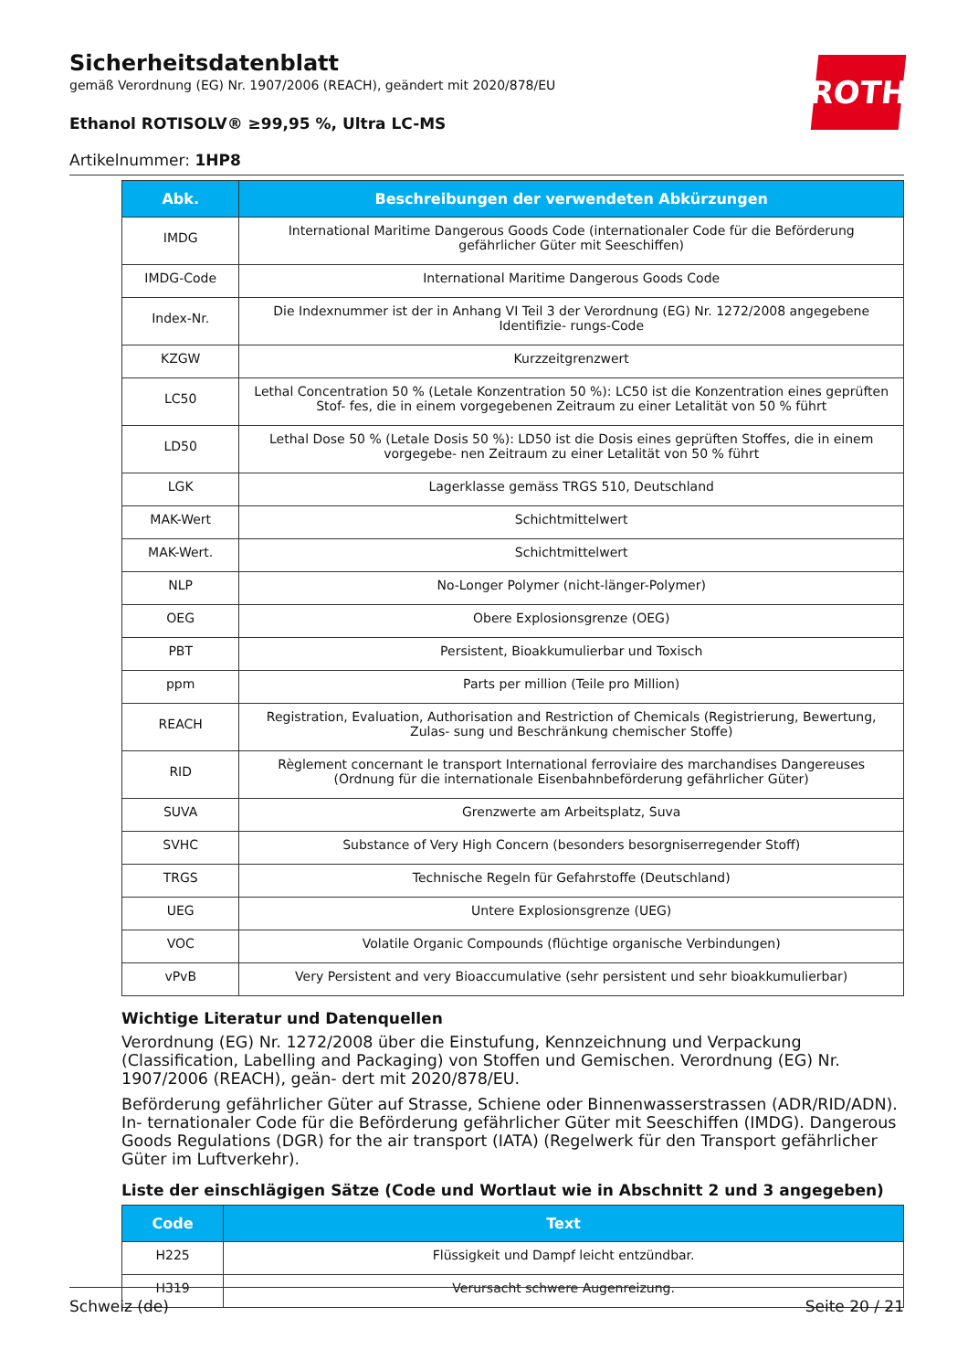ROTH
Sicherheitsdatenblatt
gemäß Verordnung (EG) Nr. 1907/2006 (REACH), geändert mit 2020/878/EU
Ethanol ROTISOLV® ≥99,95 %, Ultra LC-MS
Artikelnummer: 1HP8
| Abk. | Beschreibungen der verwendeten Abkürzungen |
| --- | --- |
| IMDG | International Maritime Dangerous Goods Code (internationaler Code für die Beförderung gefährlicher Güter mit Seeschiffen) |
| IMDG-Code | International Maritime Dangerous Goods Code |
| Index-Nr. | Die Indexnummer ist der in Anhang VI Teil 3 der Verordnung (EG) Nr. 1272/2008 angegebene Identifizie- rungs-Code |
| KZGW | Kurzzeitgrenzwert |
| LC50 | Lethal Concentration 50 % (Letale Konzentration 50 %): LC50 ist die Konzentration eines geprüften Stof- fes, die in einem vorgegebenen Zeitraum zu einer Letalität von 50 % führt |
| LD50 | Lethal Dose 50 % (Letale Dosis 50 %): LD50 ist die Dosis eines geprüften Stoffes, die in einem vorgegebe- nen Zeitraum zu einer Letalität von 50 % führt |
| LGK | Lagerklasse gemäss TRGS 510, Deutschland |
| MAK-Wert | Schichtmittelwert |
| MAK-Wert. | Schichtmittelwert |
| NLP | No-Longer Polymer (nicht-länger-Polymer) |
| OEG | Obere Explosionsgrenze (OEG) |
| PBT | Persistent, Bioakkumulierbar und Toxisch |
| ppm | Parts per million (Teile pro Million) |
| REACH | Registration, Evaluation, Authorisation and Restriction of Chemicals (Registrierung, Bewertung, Zulas- sung und Beschränkung chemischer Stoffe) |
| RID | Règlement concernant le transport International ferroviaire des marchandises Dangereuses (Ordnung für die internationale Eisenbahnbeförderung gefährlicher Güter) |
| SUVA | Grenzwerte am Arbeitsplatz, Suva |
| SVHC | Substance of Very High Concern (besonders besorgniserregender Stoff) |
| TRGS | Technische Regeln für Gefahrstoffe (Deutschland) |
| UEG | Untere Explosionsgrenze (UEG) |
| VOC | Volatile Organic Compounds (flüchtige organische Verbindungen) |
| vPvB | Very Persistent and very Bioaccumulative (sehr persistent und sehr bioakkumulierbar) |
Wichtige Literatur und Datenquellen
Verordnung (EG) Nr. 1272/2008 über die Einstufung, Kennzeichnung und Verpackung (Classification, Labelling and Packaging) von Stoffen und Gemischen. Verordnung (EG) Nr. 1907/2006 (REACH), geän- dert mit 2020/878/EU.
Beförderung gefährlicher Güter auf Strasse, Schiene oder Binnenwasserstrassen (ADR/RID/ADN). In- ternationaler Code für die Beförderung gefährlicher Güter mit Seeschiffen (IMDG). Dangerous Goods Regulations (DGR) for the air transport (IATA) (Regelwerk für den Transport gefährlicher Güter im Luftverkehr).
Liste der einschlägigen Sätze (Code und Wortlaut wie in Abschnitt 2 und 3 angegeben)
| Code | Text |
| --- | --- |
| H225 | Flüssigkeit und Dampf leicht entzündbar. |
| H319 | Verursacht schwere Augenreizung. |
Schweiz (de) Seite 20 / 21